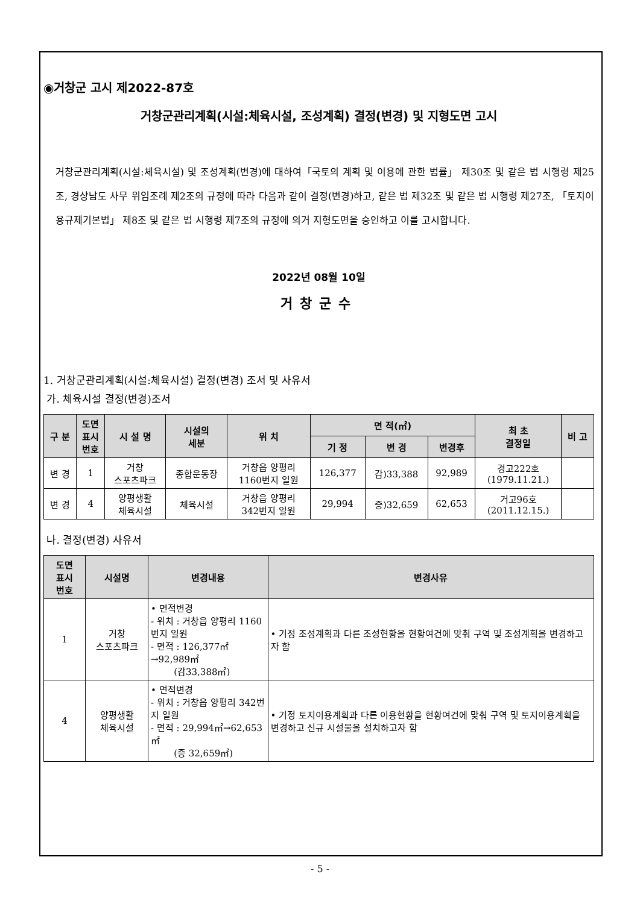◉거창군 고시 제2022-87호
거창군관리계획(시설:체육시설, 조성계획) 결정(변경) 및 지형도면 고시
거창군관리계획(시설:체육시설) 및 조성계획(변경)에 대하여「국토의 계획 및 이용에 관한 법률」 제30조 및 같은 법 시행령 제25조, 경상남도 사무 위임조례 제2조의 규정에 따라 다음과 같이 결정(변경)하고, 같은 법 제32조 및 같은 법 시행령 제27조, 「토지이용규제기본법」 제8조 및 같은 법 시행령 제7조의 규정에 의거 지형도면을 승인하고 이를 고시합니다.
2022년 08월 10일
거창군수
1. 거창군관리계획(시설:체육시설) 결정(변경) 조서 및 사유서
가. 체육시설 결정(변경)조서
| 구 분 | 도면 표시 번호 | 시 설 명 | 시설의 세분 | 위 치 | 면 적(㎡) | | | 최 초 결정일 | 비 고 |
| --- | --- | --- | --- | --- | --- | --- | --- | --- | --- |
| | | | | | 기 정 | 변 경 | 변경후 | | |
| 변 경 | 1 | 거창 스포츠파크 | 종합운동장 | 거창읍 양평리 1160번지 일원 | 126,377 | 감)33,388 | 92,989 | 경고222호 (1979.11.21.) | |
| 변 경 | 4 | 양평생활 체육시설 | 체육시설 | 거창읍 양평리 342번지 일원 | 29,994 | 증)32,659 | 62,653 | 거고96호 (2011.12.15.) | |
나. 결정(변경) 사유서
| 도면 표시 번호 | 시설명 | 변경내용 | 변경사유 |
| --- | --- | --- | --- |
| 1 | 거창 스포츠파크 | • 면적변경 - 위치 : 거창읍 양평리 1160번지 일원 - 면적 : 126,377㎡→92,989㎡ (감33,388㎡) | • 기정 조성계획과 다른 조성현황을 현황여건에 맞춰 구역 및 조성계획을 변경하고자 함 |
| 4 | 양평생활 체육시설 | • 면적변경 - 위치 : 거창읍 양평리 342번지 일원 - 면적 : 29,994㎡→62,653㎡ (증 32,659㎡) | • 기정 토지이용계획과 다른 이용현황을 현황여건에 맞춰 구역 및 토지이용계획을 변경하고 신규 시설물을 설치하고자 함 |
- 5 -